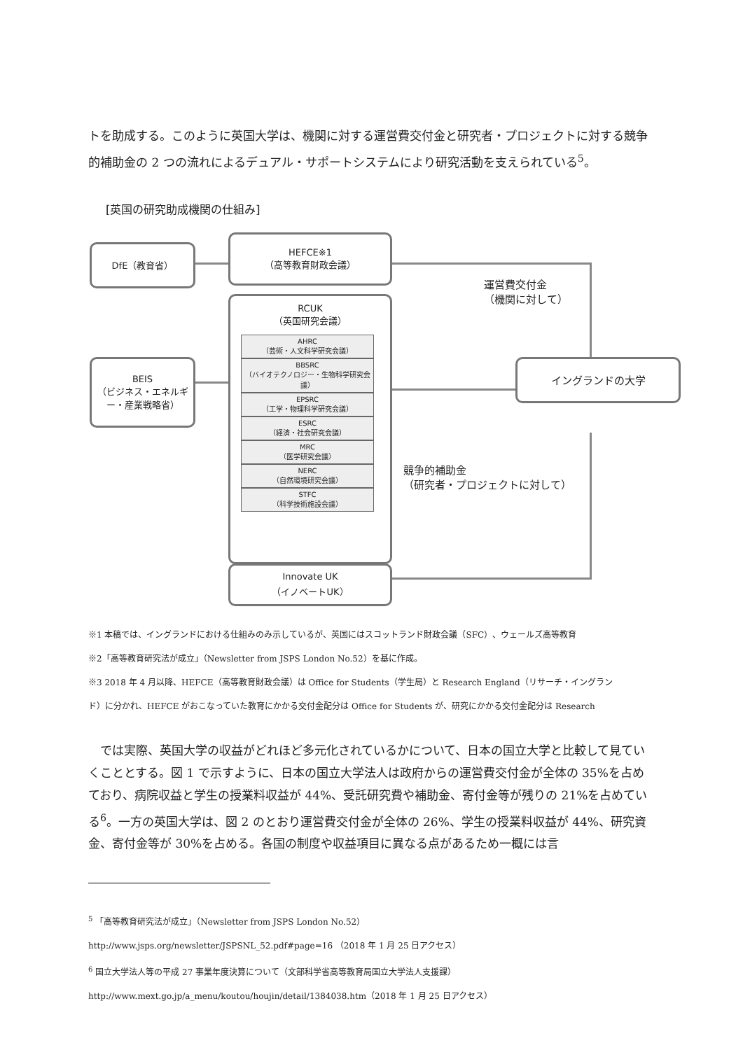トを助成する。このように英国大学は、機関に対する運営費交付金と研究者・プロジェクトに対する競争的補助金の 2 つの流れによるデュアル・サポートシステムにより研究活動を支えられている<sup>5</sup>。
[英国の研究助成機関の仕組み]
DfE（教育省）
HEFCE※1
（高等教育財政会議）
BEIS
（ビジネス・エネルギー・産業戦略省）
RCUK
（英国研究会議）
AHRC
（芸術・人文科学研究会議）
BBSRC
（バイオテクノロジー・生物科学研究会議）
EPSRC
（工学・物理科学研究会議）
ESRC
（経済・社会研究会議）
MRC
（医学研究会議）
NERC
（自然環境研究会議）
STFC
（科学技術施設会議）
Innovate UK
（イノベートUK）
イングランドの大学
運営費交付金
（機関に対して）
競争的補助金
（研究者・プロジェクトに対して）
※1 本稿では、イングランドにおける仕組みのみ示しているが、英国にはスコットランド財政会議（SFC）、ウェールズ高等教育
※2「高等教育研究法が成立」（Newsletter from JSPS London No.52）を基に作成。
※3 2018 年 4 月以降、HEFCE（高等教育財政会議）は Office for Students（学生局）と Research England（リサーチ・イングラン
ド）に分かれ、HEFCE がおこなっていた教育にかかる交付金配分は Office for Students が、研究にかかる交付金配分は Research
　では実際、英国大学の収益がどれほど多元化されているかについて、日本の国立大学と比較して見ていくこととする。図 1 で示すように、日本の国立大学法人は政府からの運営費交付金が全体の 35%を占めており、病院収益と学生の授業料収益が 44%、受託研究費や補助金、寄付金等が残りの 21%を占めている<sup>6</sup>。一方の英国大学は、図 2 のとおり運営費交付金が全体の 26%、学生の授業料収益が 44%、研究資金、寄付金等が 30%を占める。各国の制度や収益項目に異なる点があるため一概には言
<sup>5</sup> 「高等教育研究法が成立」（Newsletter from JSPS London No.52）
http://www.jsps.org/newsletter/JSPSNL_52.pdf#page=16 （2018 年 1 月 25 日アクセス）
<sup>6</sup> 国立大学法人等の平成 27 事業年度決算について（文部科学省高等教育局国立大学法人支援課）
http://www.mext.go.jp/a_menu/koutou/houjin/detail/1384038.htm（2018 年 1 月 25 日アクセス）